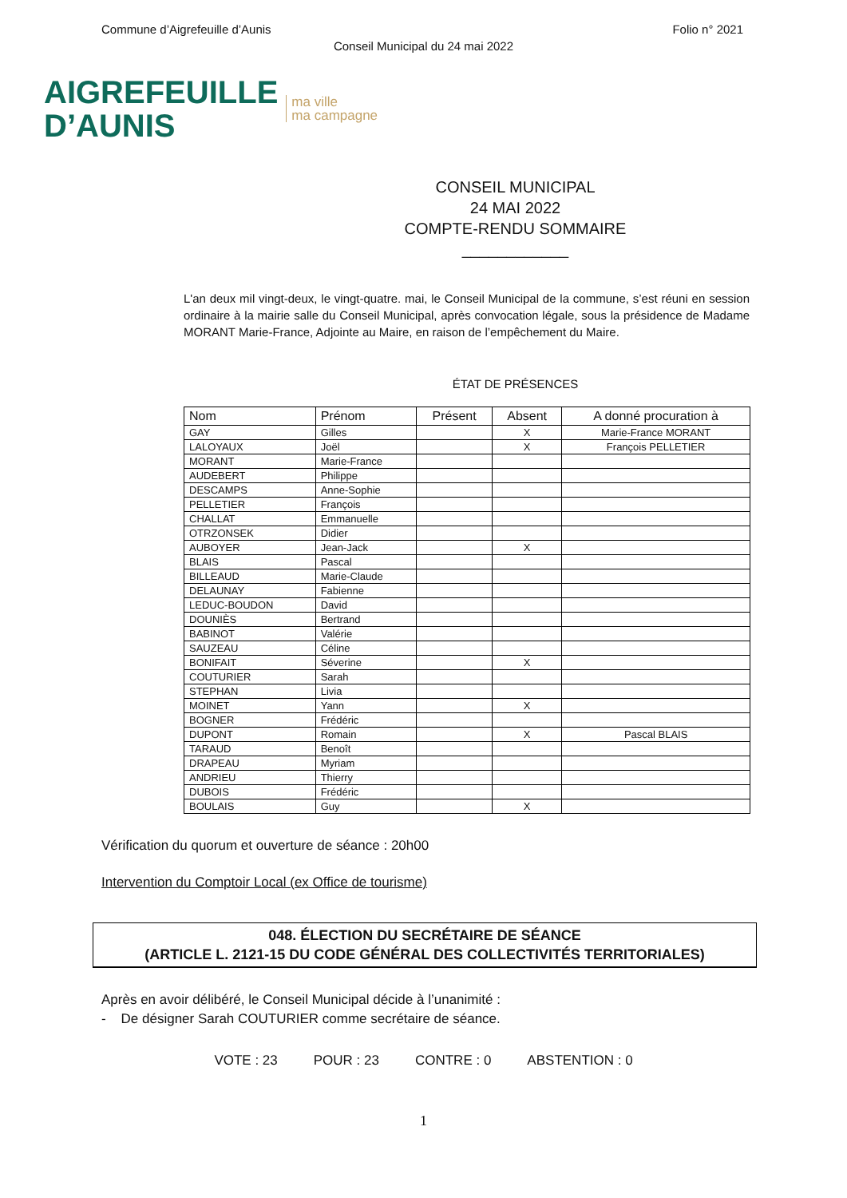Commune d’Aigrefeuille d’Aunis Folio n° 2021
Conseil Municipal du 24 mai 2022
AIGREFEUILLE
D’AUNIS
ma ville
ma campagne
CONSEIL MUNICIPAL
24 MAI 2022
COMPTE-RENDU SOMMAIRE
____________
L'an deux mil vingt-deux, le vingt-quatre. mai, le Conseil Municipal de la commune, s’est réuni en session ordinaire à la mairie salle du Conseil Municipal, après convocation légale, sous la présidence de Madame MORANT Marie-France, Adjointe au Maire, en raison de l’empêchement du Maire.
ÉTAT DE PRÉSENCES
| Nom | Prénom | Présent | Absent | A donné procuration à |
| --- | --- | --- | --- | --- |
| GAY | Gilles | | X | Marie-France MORANT |
| LALOYAUX | Joël | | X | François PELLETIER |
| MORANT | Marie-France | | | |
| AUDEBERT | Philippe | | | |
| DESCAMPS | Anne-Sophie | | | |
| PELLETIER | François | | | |
| CHALLAT | Emmanuelle | | | |
| OTRZONSEK | Didier | | | |
| AUBOYER | Jean-Jack | | X | |
| BLAIS | Pascal | | | |
| BILLEAUD | Marie-Claude | | | |
| DELAUNAY | Fabienne | | | |
| LEDUC-BOUDON | David | | | |
| DOUNIÈS | Bertrand | | | |
| BABINOT | Valérie | | | |
| SAUZEAU | Céline | | | |
| BONIFAIT | Séverine | | X | |
| COUTURIER | Sarah | | | |
| STEPHAN | Livia | | | |
| MOINET | Yann | | X | |
| BOGNER | Frédéric | | | |
| DUPONT | Romain | | X | Pascal BLAIS |
| TARAUD | Benoît | | | |
| DRAPEAU | Myriam | | | |
| ANDRIEU | Thierry | | | |
| DUBOIS | Frédéric | | | |
| BOULAIS | Guy | | X | |
Vérification du quorum et ouverture de séance : 20h00
Intervention du Comptoir Local (ex Office de tourisme)
048. ÉLECTION DU SECRÉTAIRE DE SÉANCE
(ARTICLE L. 2121-15 DU CODE GÉNÉRAL DES COLLECTIVITÉS TERRITORIALES)
Après en avoir délibéré, le Conseil Municipal décide à l’unanimité :
- De désigner Sarah COUTURIER comme secrétaire de séance.
VOTE : 23 POUR : 23 CONTRE : 0 ABSTENTION : 0
1